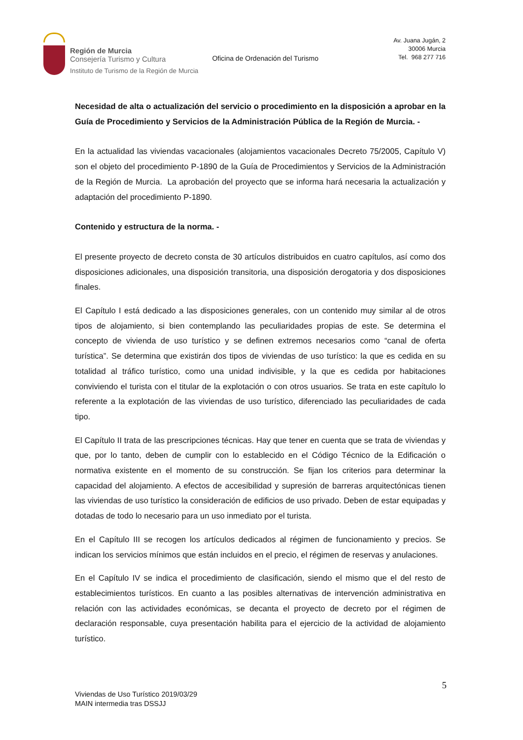Región de Murcia
Consejería Turismo y Cultura
Instituto de Turismo de la Región de Murcia
Oficina de Ordenación del Turismo
Av. Juana Jugán, 2
30006 Murcia
Tel. 968 277 716
Necesidad de alta o actualización del servicio o procedimiento en la disposición a aprobar en la Guía de Procedimiento y Servicios de la Administración Pública de la Región de Murcia. -
En la actualidad las viviendas vacacionales (alojamientos vacacionales Decreto 75/2005, Capítulo V) son el objeto del procedimiento P-1890 de la Guía de Procedimientos y Servicios de la Administración de la Región de Murcia. La aprobación del proyecto que se informa hará necesaria la actualización y adaptación del procedimiento P-1890.
Contenido y estructura de la norma. -
El presente proyecto de decreto consta de 30 artículos distribuidos en cuatro capítulos, así como dos disposiciones adicionales, una disposición transitoria, una disposición derogatoria y dos disposiciones finales.
El Capítulo I está dedicado a las disposiciones generales, con un contenido muy similar al de otros tipos de alojamiento, si bien contemplando las peculiaridades propias de este. Se determina el concepto de vivienda de uso turístico y se definen extremos necesarios como “canal de oferta turística”. Se determina que existirán dos tipos de viviendas de uso turístico: la que es cedida en su totalidad al tráfico turístico, como una unidad indivisible, y la que es cedida por habitaciones conviviendo el turista con el titular de la explotación o con otros usuarios. Se trata en este capítulo lo referente a la explotación de las viviendas de uso turístico, diferenciado las peculiaridades de cada tipo.
El Capítulo II trata de las prescripciones técnicas. Hay que tener en cuenta que se trata de viviendas y que, por lo tanto, deben de cumplir con lo establecido en el Código Técnico de la Edificación o normativa existente en el momento de su construcción. Se fijan los criterios para determinar la capacidad del alojamiento. A efectos de accesibilidad y supresión de barreras arquitectónicas tienen las viviendas de uso turístico la consideración de edificios de uso privado. Deben de estar equipadas y dotadas de todo lo necesario para un uso inmediato por el turista.
En el Capítulo III se recogen los artículos dedicados al régimen de funcionamiento y precios. Se indican los servicios mínimos que están incluidos en el precio, el régimen de reservas y anulaciones.
En el Capítulo IV se indica el procedimiento de clasificación, siendo el mismo que el del resto de establecimientos turísticos. En cuanto a las posibles alternativas de intervención administrativa en relación con las actividades económicas, se decanta el proyecto de decreto por el régimen de declaración responsable, cuya presentación habilita para el ejercicio de la actividad de alojamiento turístico.
5
Viviendas de Uso Turístico 2019/03/29
MAIN intermedia tras DSSJJ